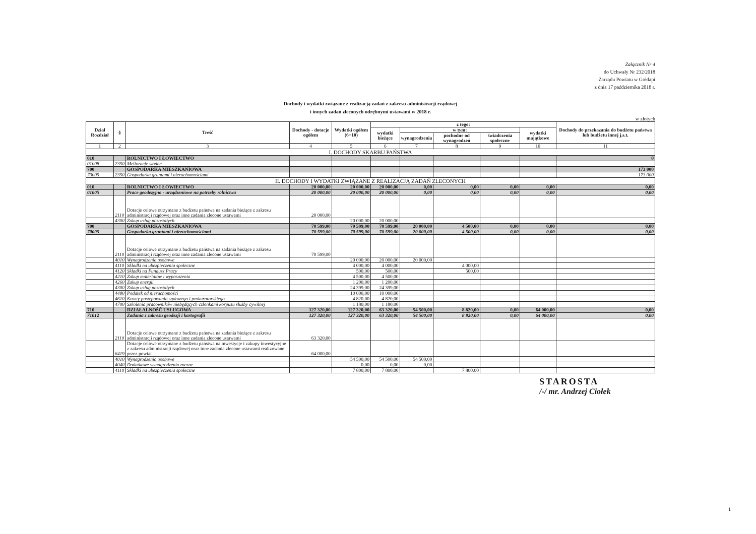Załącznik Nr 4
do Uchwały Nr 232/2018
Zarządu Powiatu w Gołdapi
z dnia 17 października 2018 r.
Dochody i wydatki związane z realizacją zadań z zakresu administracji rządowej
i innych zadań zleconych odrębnymi ustawami w 2018 r.
w złotych
| Dział Rozdział | § | Treść | Dochody - dotacje ogółem | Wydatki ogółem (6+10) | z tego: | | | | | Dochody do przekazania do budżetu państwa lub budżetu innej j.s.t. |
| --- | --- | --- | --- | --- | --- | --- | --- | --- | --- | --- |
| | | | | | wydatki bieżące | w tym: | | | wydatki majątkowe | |
| | | | | | | wynagrodzenia | pochodne od wynagrodzeń | świadczenia społeczne | | |
| 1 | 2 | 3 | 4 | 5 | 6 | 7 | 8 | 9 | 10 | 11 |
| I. DOCHODY SKARBU PAŃSTWA | | | | | | | | | | |
| 010 | | ROLNICTWO I ŁOWIECTWO | | | | | | | | 0 |
| 01008 | 2350 | Melioracje wodne | | | | | | | | |
| 700 | | GOSPODARKA MIESZKANIOWA | | | | | | | | 173 000 |
| 70005 | 2350 | Gospodarka gruntami i nieruchomościami | | | | | | | | 173 000 |
| II. DOCHODY I WYDATKI ZWIĄZANE Z REALIZACJĄ ZADAŃ ZLECONYCH | | | | | | | | | | |
| 010 | | ROLNICTWO I ŁOWIECTWO | 20 000,00 | 20 000,00 | 20 000,00 | 0,00 | 0,00 | 0,00 | 0,00 | 0,00 |
| 01005 | | Prace geodezyjno - urządzeniowe na potrzeby rolnictwa | 20 000,00 | 20 000,00 | 20 000,00 | 0,00 | 0,00 | 0,00 | 0,00 | 0,00 |
| | 2110 | Dotacje celowe otrzymane z budżetu państwa na zadania bieżące z zakresu administracji rządowej oraz inne zadania zlecone ustawami | 20 000,00 | | | | | | | |
| | 4300 | Zakup usług pozostałych | | 20 000,00 | 20 000,00 | | | | | |
| 700 | | GOSPODARKA MIESZKANIOWA | 70 599,00 | 70 599,00 | 70 599,00 | 20 000,00 | 4 500,00 | 0,00 | 0,00 | 0,00 |
| 70005 | | Gospodarka gruntami i nieruchomościami | 70 599,00 | 70 599,00 | 70 599,00 | 20 000,00 | 4 500,00 | 0,00 | 0,00 | 0,00 |
| | 2110 | Dotacje celowe otrzymane z budżetu państwa na zadania bieżące z zakresu administracji rządowej oraz inne zadania zlecone ustawami | 70 599,00 | | | | | | | |
| | 4010 | Wynagrodzenia osobowe | | 20 000,00 | 20 000,00 | 20 000,00 | | | | |
| | 4110 | Składki na ubezpieczenia społeczne | | 4 000,00 | 4 000,00 | | 4 000,00 | | | |
| | 4120 | Składki na Fundusz Pracy | | 500,00 | 500,00 | | 500,00 | | | |
| | 4210 | Zakup materiałów i wyposażenia | | 4 500,00 | 4 500,00 | | | | | |
| | 4260 | Zakup energii | | 1 200,00 | 1 200,00 | | | | | |
| | 4300 | Zakup usług pozostałych | | 24 399,00 | 24 399,00 | | | | | |
| | 4480 | Podatek od nieruchomości | | 10 000,00 | 10 000,00 | | | | | |
| | 4610 | Koszty postępowania sądowego i prokuratorskiego | | 4 820,00 | 4 820,00 | | | | | |
| | 4700 | Szkolenia pracowników niebędących członkami korpusu służby cywilnej | | 1 180,00 | 1 180,00 | | | | | |
| 710 | | DZIAŁALNOŚĆ USŁUGOWA | 127 320,00 | 127 320,00 | 63 320,00 | 54 500,00 | 8 820,00 | 0,00 | 64 000,00 | 0,00 |
| 71012 | | Zadania z zakresu geodezji i kartografii | 127 320,00 | 127 320,00 | 63 320,00 | 54 500,00 | 8 820,00 | 0,00 | 64 000,00 | 0,00 |
| | 2110 | Dotacje celowe otrzymane z budżetu państwa na zadania bieżące z zakresu administracji rządowej oraz inne zadania zlecone ustawami | 63 320,00 | | | | | | | |
| | 6419 | Dotacje celowe otrzymane z budżetu państwa na inwestycje i zakupy inwestycyjne z zakresu administracji rządowej oraz inne zadania zlecone ustawami realizowane przez powiat | 64 000,00 | | | | | | | |
| | 4010 | Wynagrodzenia osobowe | | 54 500,00 | 54 500,00 | 54 500,00 | | | | |
| | 4040 | Dodatkowe wynagrodzenia roczne | | 0,00 | 0,00 | 0,00 | | | | |
| | 4110 | Składki na ubezpieczenia społeczne | | 7 800,00 | 7 800,00 | | 7 800,00 | | | |
STAROSTA
/-/ mr. Andrzej Ciołek
1